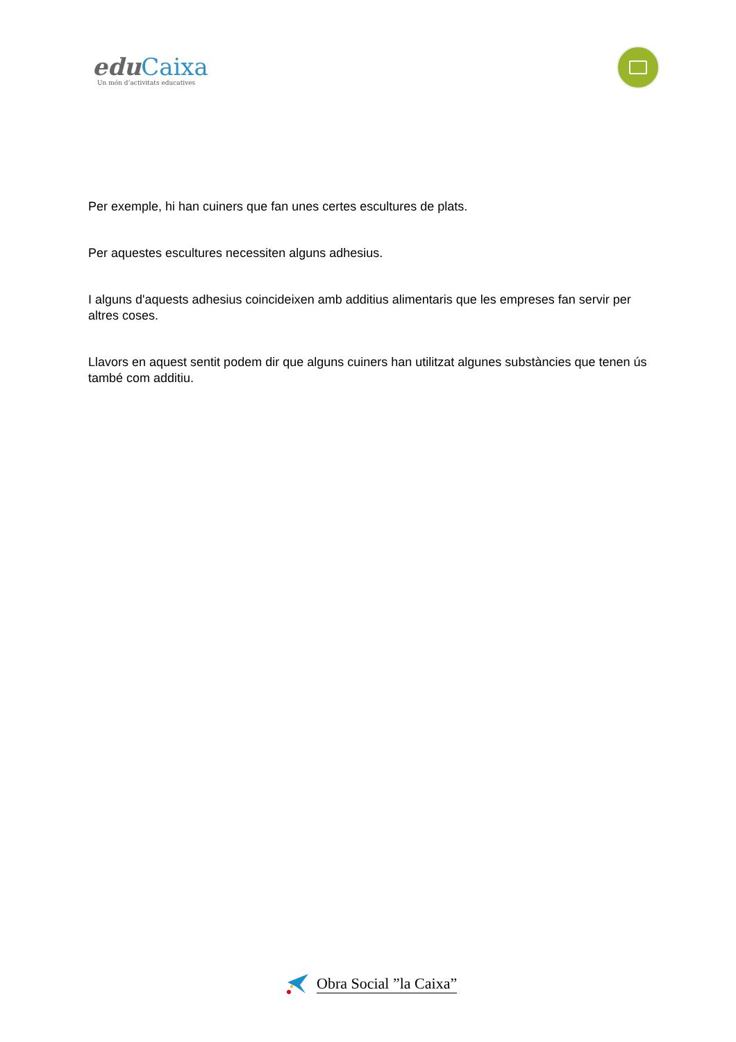edu Caixa
Un món d’activitats educatives
Per exemple, hi han cuiners que fan unes certes escultures de plats.
Per aquestes escultures necessiten alguns adhesius.
I alguns d'aquests adhesius coincideixen amb additius alimentaris que les empreses fan servir per altres coses.
Llavors en aquest sentit podem dir que alguns cuiners han utilitzat algunes substàncies que tenen ús també com additiu.
Obra Social ”la Caixa”